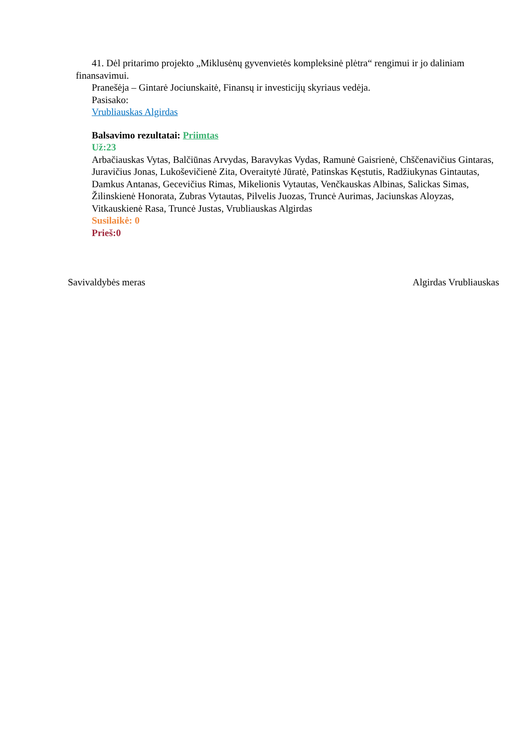41. Dėl pritarimo projekto „Miklusėnų gyvenvietės kompleksinė plėtra“ rengimui ir jo daliniam finansavimui.
Pranešėja – Gintarė Jociunskaitė, Finansų ir investicijų skyriaus vedėja.
Pasisako:
Vrubliauskas Algirdas
Balsavimo rezultatai: Priimtas
Už:23
Arbačiauskas Vytas, Balčiūnas Arvydas, Baravykas Vydas, Ramunė Gaisrienė, Chščenavičius Gintaras, Juravičius Jonas, Lukoševičienė Zita, Overaitytė Jūratė, Patinskas Kęstutis, Radžiukynas Gintautas, Damkus Antanas, Gecevičius Rimas, Mikelionis Vytautas, Venčkauskas Albinas, Salickas Simas, Žilinskienė Honorata, Zubras Vytautas, Pilvelis Juozas, Truncė Aurimas, Jaciunskas Aloyzas, Vitkauskienė Rasa, Truncė Justas, Vrubliauskas Algirdas
Susilaikė: 0
Prieš:0
Savivaldybės meras Algirdas Vrubliauskas